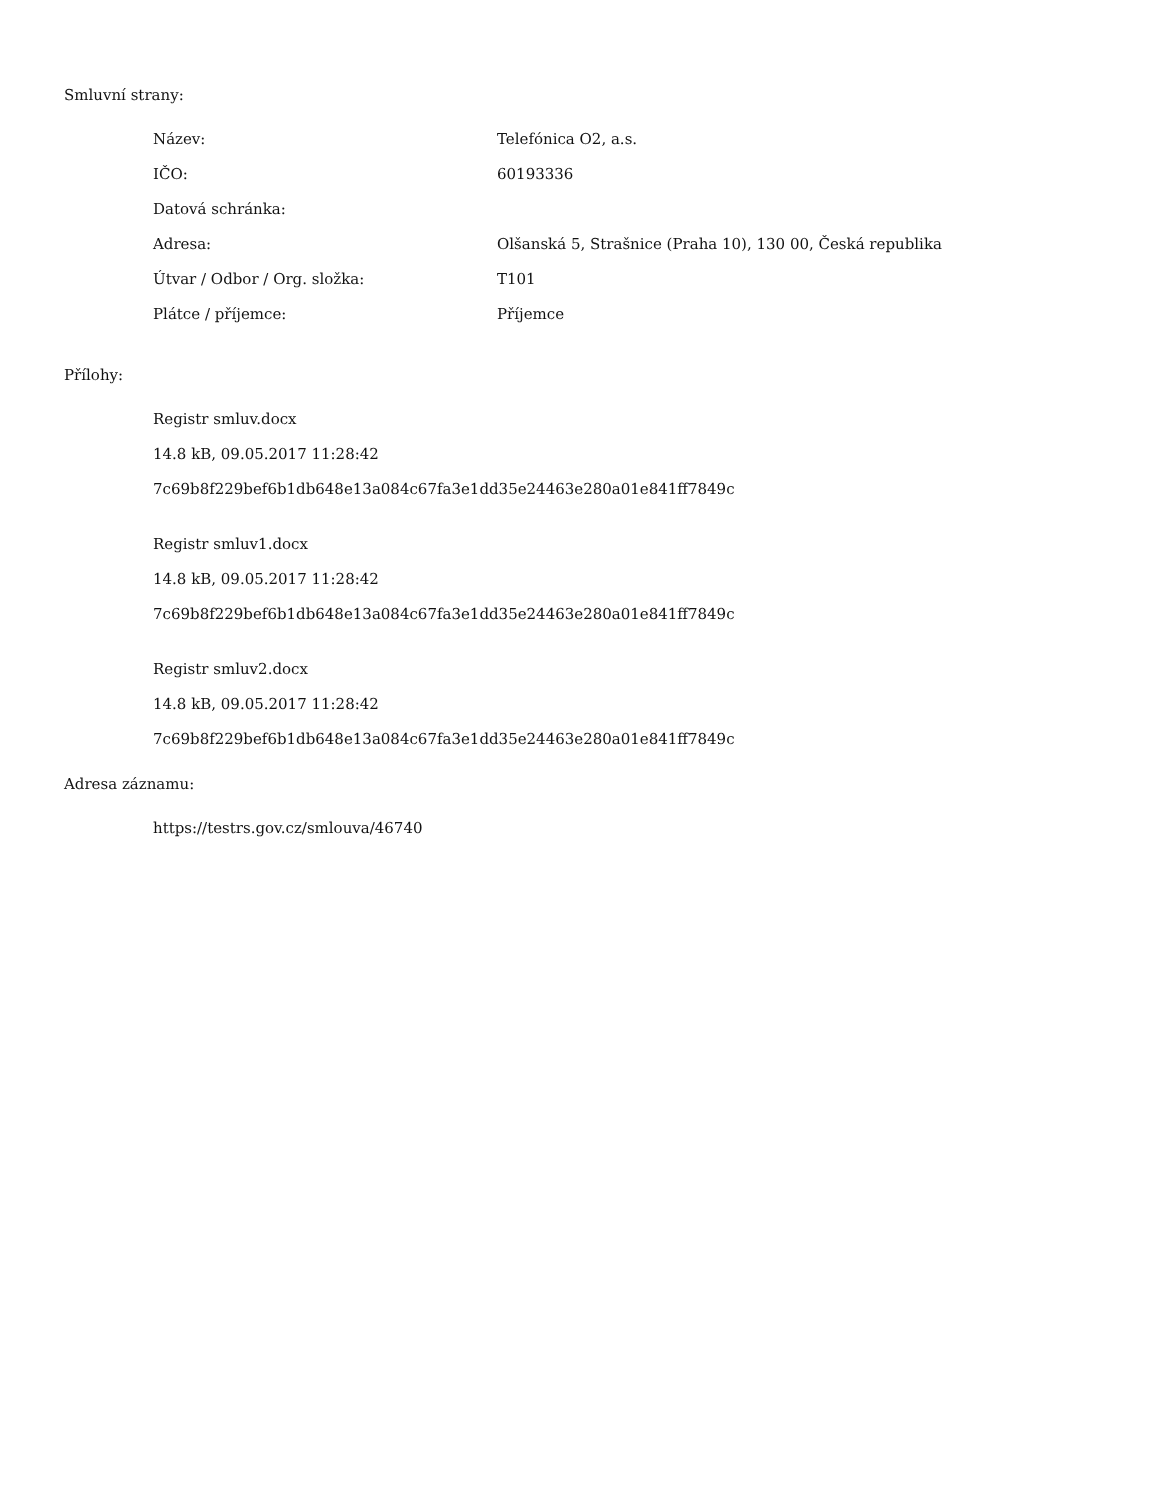Smluvní strany:
| Název: | Telefónica O2, a.s. |
| IČO: | 60193336 |
| Datová schránka: | |
| Adresa: | Olšanská 5, Strašnice (Praha 10), 130 00, Česká republika |
| Útvar / Odbor / Org. složka: | T101 |
| Plátce / příjemce: | Příjemce |
Přílohy:
Registr smluv.docx
14.8 kB, 09.05.2017 11:28:42
7c69b8f229bef6b1db648e13a084c67fa3e1dd35e24463e280a01e841ff7849c
Registr smluv1.docx
14.8 kB, 09.05.2017 11:28:42
7c69b8f229bef6b1db648e13a084c67fa3e1dd35e24463e280a01e841ff7849c
Registr smluv2.docx
14.8 kB, 09.05.2017 11:28:42
7c69b8f229bef6b1db648e13a084c67fa3e1dd35e24463e280a01e841ff7849c
Adresa záznamu:
https://testrs.gov.cz/smlouva/46740